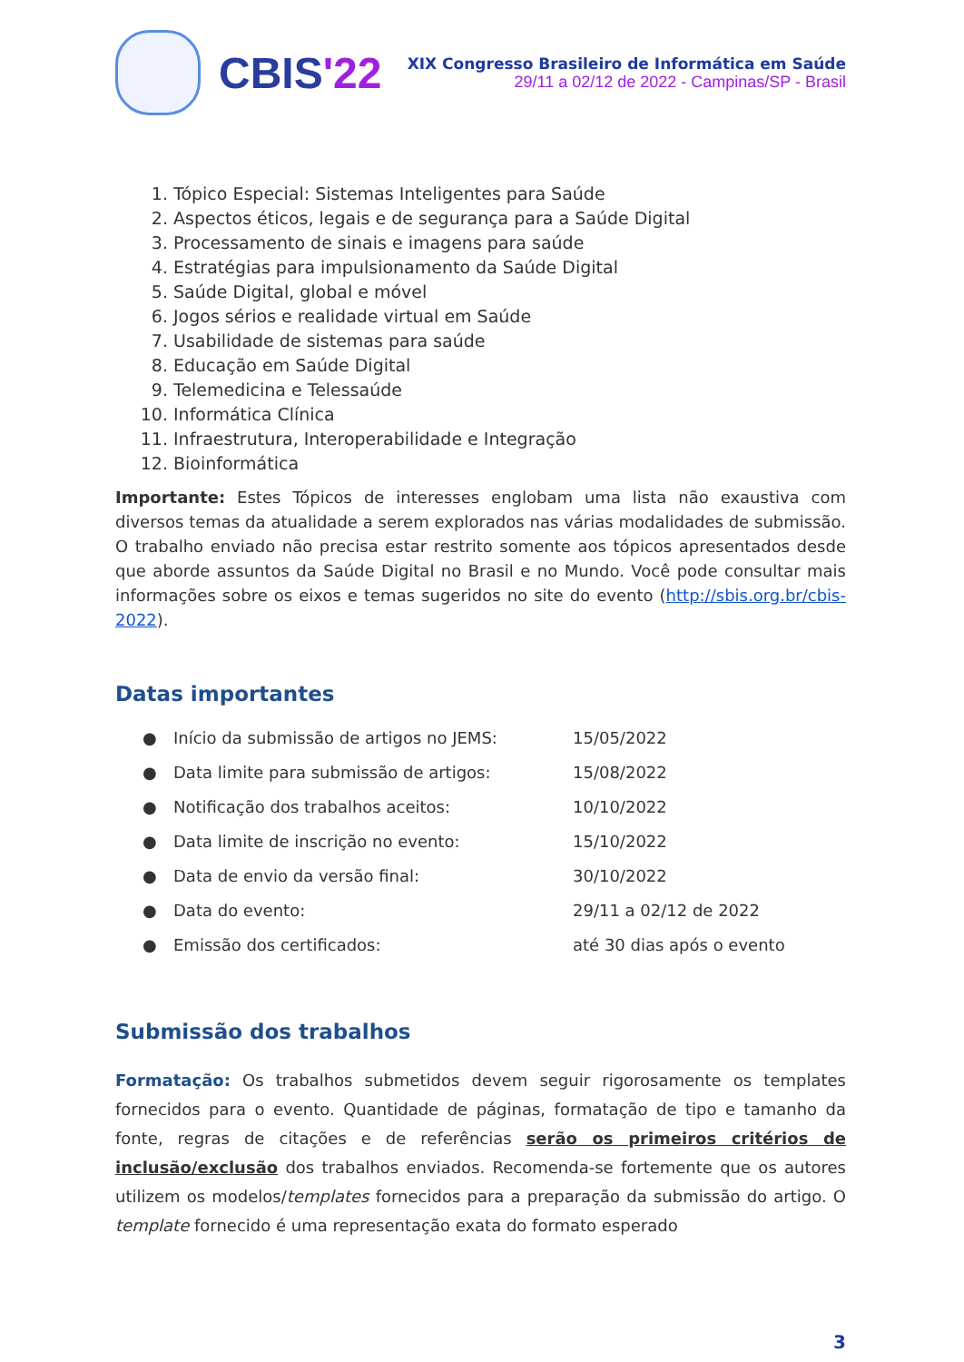CBIS'22
XIX Congresso Brasileiro de Informática em Saúde
29/11 a 02/12 de 2022 - Campinas/SP - Brasil
1. Tópico Especial: Sistemas Inteligentes para Saúde
2. Aspectos éticos, legais e de segurança para a Saúde Digital
3. Processamento de sinais e imagens para saúde
4. Estratégias para impulsionamento da Saúde Digital
5. Saúde Digital, global e móvel
6. Jogos sérios e realidade virtual em Saúde
7. Usabilidade de sistemas para saúde
8. Educação em Saúde Digital
9. Telemedicina e Telessaúde
10. Informática Clínica
11. Infraestrutura, Interoperabilidade e Integração
12. Bioinformática
Importante: Estes Tópicos de interesses englobam uma lista não exaustiva com diversos temas da atualidade a serem explorados nas várias modalidades de submissão. O trabalho enviado não precisa estar restrito somente aos tópicos apresentados desde que aborde assuntos da Saúde Digital no Brasil e no Mundo. Você pode consultar mais informações sobre os eixos e temas sugeridos no site do evento (http://sbis.org.br/cbis-2022).
Datas importantes
| ● | Início da submissão de artigos no JEMS: | 15/05/2022 |
| ● | Data limite para submissão de artigos: | 15/08/2022 |
| ● | Notificação dos trabalhos aceitos: | 10/10/2022 |
| ● | Data limite de inscrição no evento: | 15/10/2022 |
| ● | Data de envio da versão final: | 30/10/2022 |
| ● | Data do evento: | 29/11 a 02/12 de 2022 |
| ● | Emissão dos certificados: | até 30 dias após o evento |
Submissão dos trabalhos
Formatação: Os trabalhos submetidos devem seguir rigorosamente os templates fornecidos para o evento. Quantidade de páginas, formatação de tipo e tamanho da fonte, regras de citações e de referências serão os primeiros critérios de inclusão/exclusão dos trabalhos enviados. Recomenda-se fortemente que os autores utilizem os modelos/templates fornecidos para a preparação da submissão do artigo. O template fornecido é uma representação exata do formato esperado
3